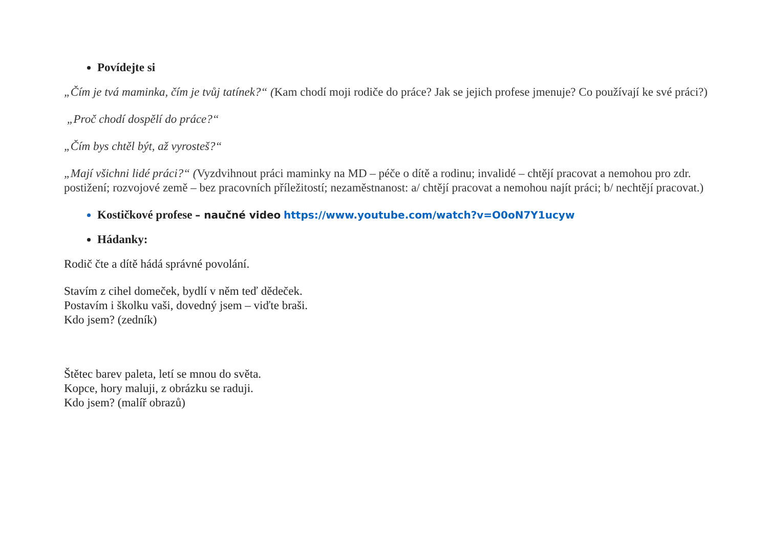Povídejte si
„Čím je tvá maminka, čím je tvůj tatínek?“ (Kam chodí moji rodiče do práce? Jak se jejich profese jmenuje? Co používají ke své práci?)
„Proč chodí dospělí do práce?“
„Čím bys chtěl být, až vyrosteš?“
„Mají všichni lidé práci?“ (Vyzdvihnout práci maminky na MD – péče o dítě a rodinu; invalidé – chtějí pracovat a nemohou pro zdr. postižení; rozvojové země – bez pracovních příležitostí; nezaměstnanost: a/ chtějí pracovat a nemohou najít práci; b/ nechtějí pracovat.)
Kostičkové profese – naučné video https://www.youtube.com/watch?v=O0oN7Y1ucyw
Hádanky:
Rodič čte a dítě hádá správné povolání.
Stavím z cihel domeček, bydlí v něm teď dědeček.
Postavím i školku vaši, dovedný jsem – viďte braši.
Kdo jsem? (zedník)
Štětec barev paleta, letí se mnou do světa.
Kopce, hory maluji, z obrázku se raduji.
Kdo jsem? (malíř obrazů)